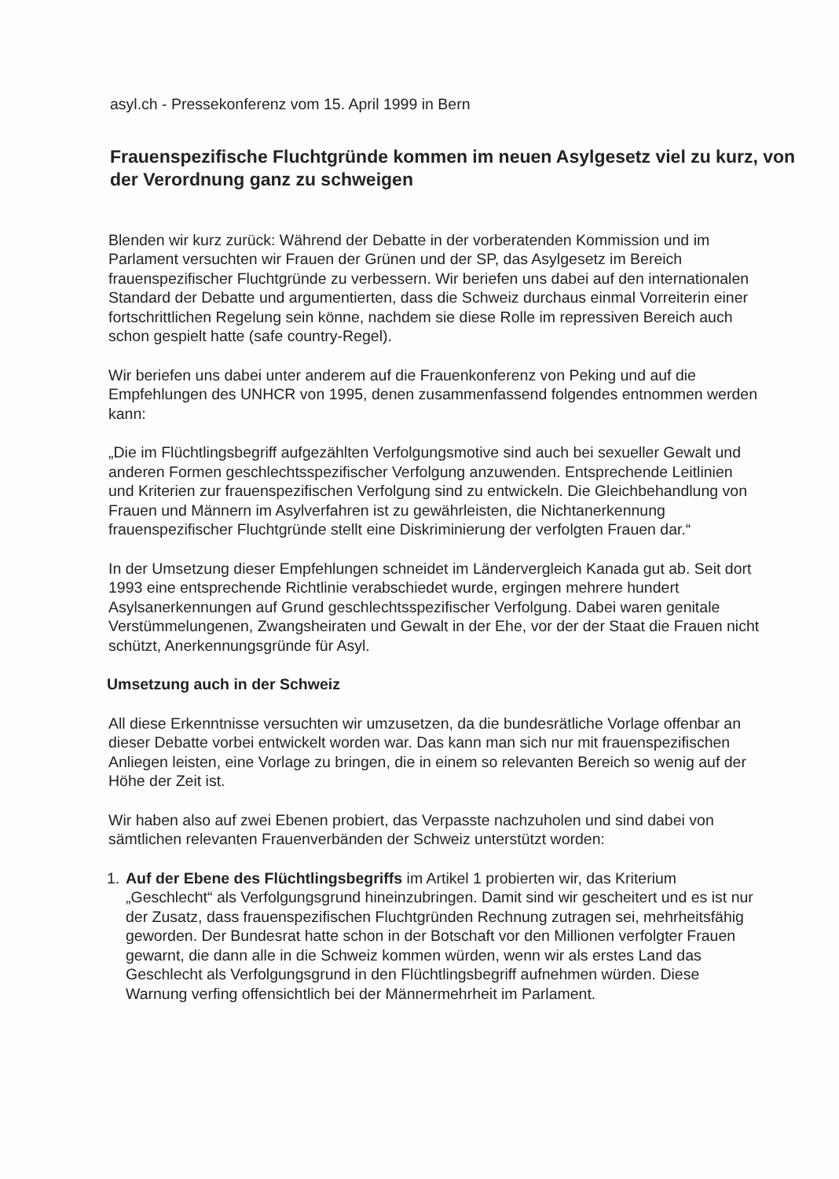asyl.ch - Pressekonferenz vom 15. April 1999 in Bern
Frauenspezifische Fluchtgründe kommen im neuen Asylgesetz viel zu kurz, von der Verordnung ganz zu schweigen
Blenden wir kurz zurück: Während der Debatte in der vorberatenden Kommission und im Parlament versuchten wir Frauen der Grünen und der SP, das Asylgesetz im Bereich frauenspezifischer Fluchtgründe zu verbessern. Wir beriefen uns dabei auf den internationalen Standard der Debatte und argumentierten, dass die Schweiz durchaus einmal Vorreiterin einer fortschrittlichen Regelung sein könne, nachdem sie diese Rolle im repressiven Bereich auch schon gespielt hatte (safe country-Regel).
Wir beriefen uns dabei unter anderem auf die Frauenkonferenz von Peking und auf die Empfehlungen des UNHCR von 1995, denen zusammenfassend folgendes entnommen werden kann:
„Die im Flüchtlingsbegriff aufgezählten Verfolgungsmotive sind auch bei sexueller Gewalt und anderen Formen geschlechtsspezifischer Verfolgung anzuwenden. Entsprechende Leitlinien und Kriterien zur frauenspezifischen Verfolgung sind zu entwickeln. Die Gleichbehandlung von Frauen und Männern im Asylverfahren ist zu gewährleisten, die Nichtanerkennung frauenspezifischer Fluchtgründe stellt eine Diskriminierung der verfolgten Frauen dar.“
In der Umsetzung dieser Empfehlungen schneidet im Ländervergleich Kanada gut ab. Seit dort 1993 eine entsprechende Richtlinie verabschiedet wurde, ergingen mehrere hundert Asylsanerkennungen auf Grund geschlechtsspezifischer Verfolgung. Dabei waren genitale Verstümmelungenen, Zwangsheiraten und Gewalt in der Ehe, vor der der Staat die Frauen nicht schützt, Anerkennungsgründe für Asyl.
Umsetzung auch in der Schweiz
All diese Erkenntnisse versuchten wir umzusetzen, da die bundesrätliche Vorlage offenbar an dieser Debatte vorbei entwickelt worden war. Das kann man sich nur mit frauenspezifischen Anliegen leisten, eine Vorlage zu bringen, die in einem so relevanten Bereich so wenig auf der Höhe der Zeit ist.
Wir haben also auf zwei Ebenen probiert, das Verpasste nachzuholen und sind dabei von sämtlichen relevanten Frauenverbänden der Schweiz unterstützt worden:
1. Auf der Ebene des Flüchtlingsbegriffs im Artikel 1 probierten wir, das Kriterium „Geschlecht“ als Verfolgungsgrund hineinzubringen. Damit sind wir gescheitert und es ist nur der Zusatz, dass frauenspezifischen Fluchtgründen Rechnung zutragen sei, mehrheitsfähig geworden. Der Bundesrat hatte schon in der Botschaft vor den Millionen verfolgter Frauen gewarnt, die dann alle in die Schweiz kommen würden, wenn wir als erstes Land das Geschlecht als Verfolgungsgrund in den Flüchtlingsbegriff aufnehmen würden. Diese Warnung verfing offensichtlich bei der Männermehrheit im Parlament.